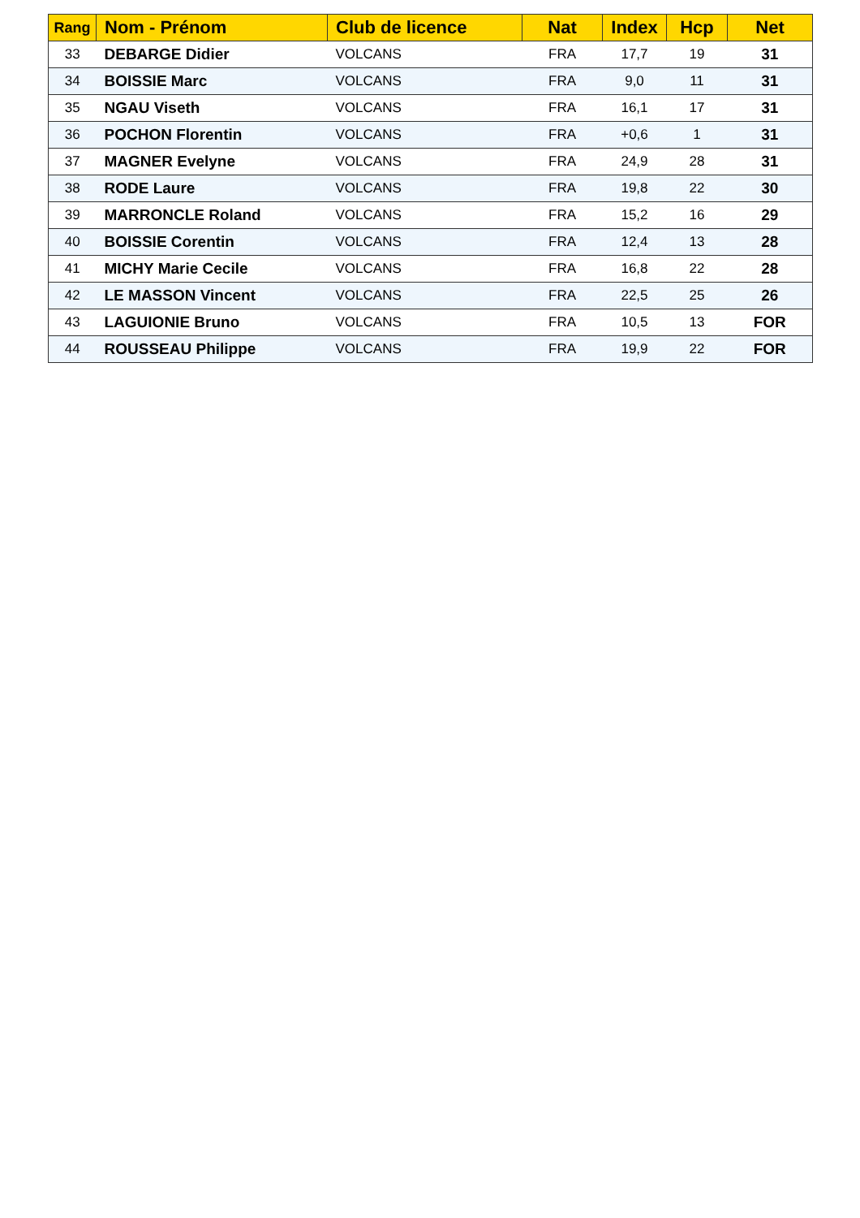| Rang | Nom - Prénom | Club de licence | Nat | Index | Hcp | Net |
| --- | --- | --- | --- | --- | --- | --- |
| 33 | DEBARGE Didier | VOLCANS | FRA | 17,7 | 19 | 31 |
| 34 | BOISSIE Marc | VOLCANS | FRA | 9,0 | 11 | 31 |
| 35 | NGAU Viseth | VOLCANS | FRA | 16,1 | 17 | 31 |
| 36 | POCHON Florentin | VOLCANS | FRA | +0,6 | 1 | 31 |
| 37 | MAGNER Evelyne | VOLCANS | FRA | 24,9 | 28 | 31 |
| 38 | RODE Laure | VOLCANS | FRA | 19,8 | 22 | 30 |
| 39 | MARRONCLE Roland | VOLCANS | FRA | 15,2 | 16 | 29 |
| 40 | BOISSIE Corentin | VOLCANS | FRA | 12,4 | 13 | 28 |
| 41 | MICHY Marie Cecile | VOLCANS | FRA | 16,8 | 22 | 28 |
| 42 | LE MASSON Vincent | VOLCANS | FRA | 22,5 | 25 | 26 |
| 43 | LAGUIONIE Bruno | VOLCANS | FRA | 10,5 | 13 | FOR |
| 44 | ROUSSEAU Philippe | VOLCANS | FRA | 19,9 | 22 | FOR |